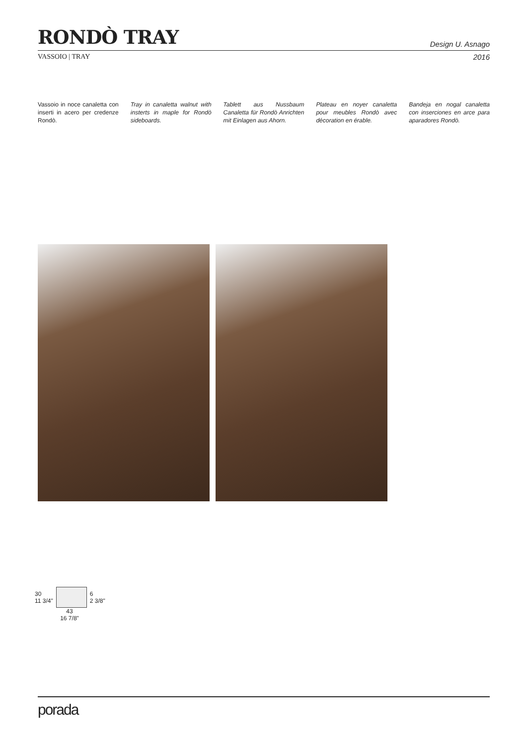RONDÒ TRAY
Design U. Asnago
VASSOIO | TRAY 2016
Vassoio in noce canaletta con inserti in acero per credenze Rondò.
Tray in canaletta walnut with insterts in maple for Rondò sideboards.
Tablett aus Nussbaum Canaletta für Rondò Anrichten mit Einlagen aus Ahorn.
Plateau en noyer canaletta pour meubles Rondò avec décoration en érable.
Bandeja en nogal canaletta con inserciones en arce para aparadores Rondò.
30
11 3/4"
6
2 3/8"
43
16 7/8"
porada